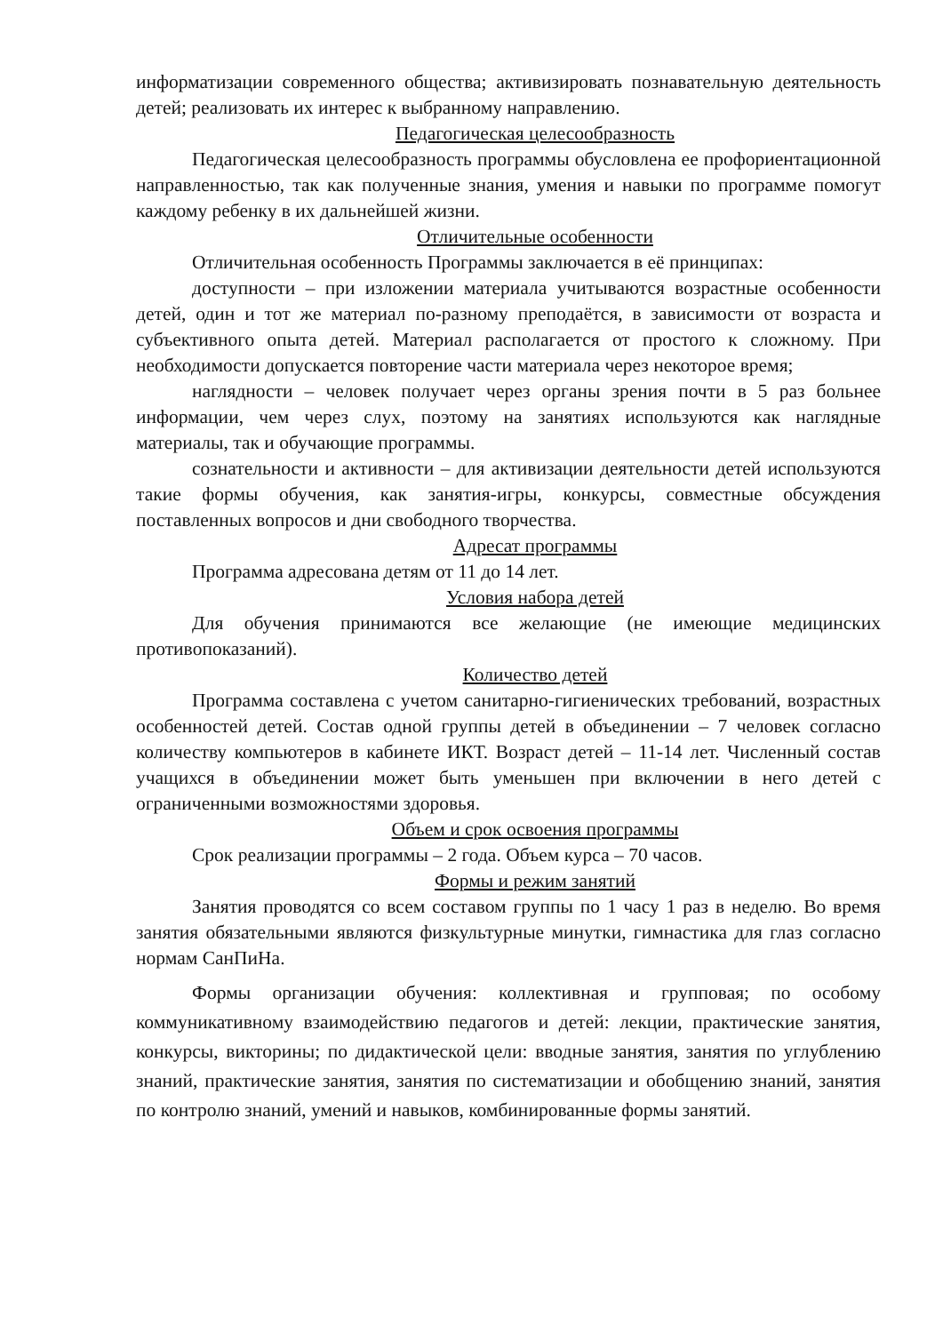информатизации современного общества; активизировать познавательную деятельность детей; реализовать их интерес к выбранному направлению.
Педагогическая целесообразность
Педагогическая целесообразность программы обусловлена ее профориентационной направленностью, так как полученные знания, умения и навыки по программе помогут каждому ребенку в их дальнейшей жизни.
Отличительные особенности
Отличительная особенность Программы заключается в её принципах:
доступности – при изложении материала учитываются возрастные особенности детей, один и тот же материал по-разному преподаётся, в зависимости от возраста и субъективного опыта детей. Материал располагается от простого к сложному. При необходимости допускается повторение части материала через некоторое время;
наглядности – человек получает через органы зрения почти в 5 раз больнее информации, чем через слух, поэтому на занятиях используются как наглядные материалы, так и обучающие программы.
сознательности и активности – для активизации деятельности детей используются такие формы обучения, как занятия-игры, конкурсы, совместные обсуждения поставленных вопросов и дни свободного творчества.
Адресат программы
Программа адресована детям от 11 до 14 лет.
Условия набора детей
Для обучения принимаются все желающие (не имеющие медицинских противопоказаний).
Количество детей
Программа составлена с учетом санитарно-гигиенических требований, возрастных особенностей детей. Состав одной группы детей в объединении – 7 человек согласно количеству компьютеров в кабинете ИКТ. Возраст детей – 11-14 лет. Численный состав учащихся в объединении может быть уменьшен при включении в него детей с ограниченными возможностями здоровья.
Объем и срок освоения программы
Срок реализации программы – 2 года. Объем курса – 70 часов.
Формы и режим занятий
Занятия проводятся со всем составом группы по 1 часу 1 раз в неделю. Во время занятия обязательными являются физкультурные минутки, гимнастика для глаз согласно нормам СанПиНа.
Формы организации обучения: коллективная и групповая; по особому коммуникативному взаимодействию педагогов и детей: лекции, практические занятия, конкурсы, викторины; по дидактической цели: вводные занятия, занятия по углублению знаний, практические занятия, занятия по систематизации и обобщению знаний, занятия по контролю знаний, умений и навыков, комбинированные формы занятий.